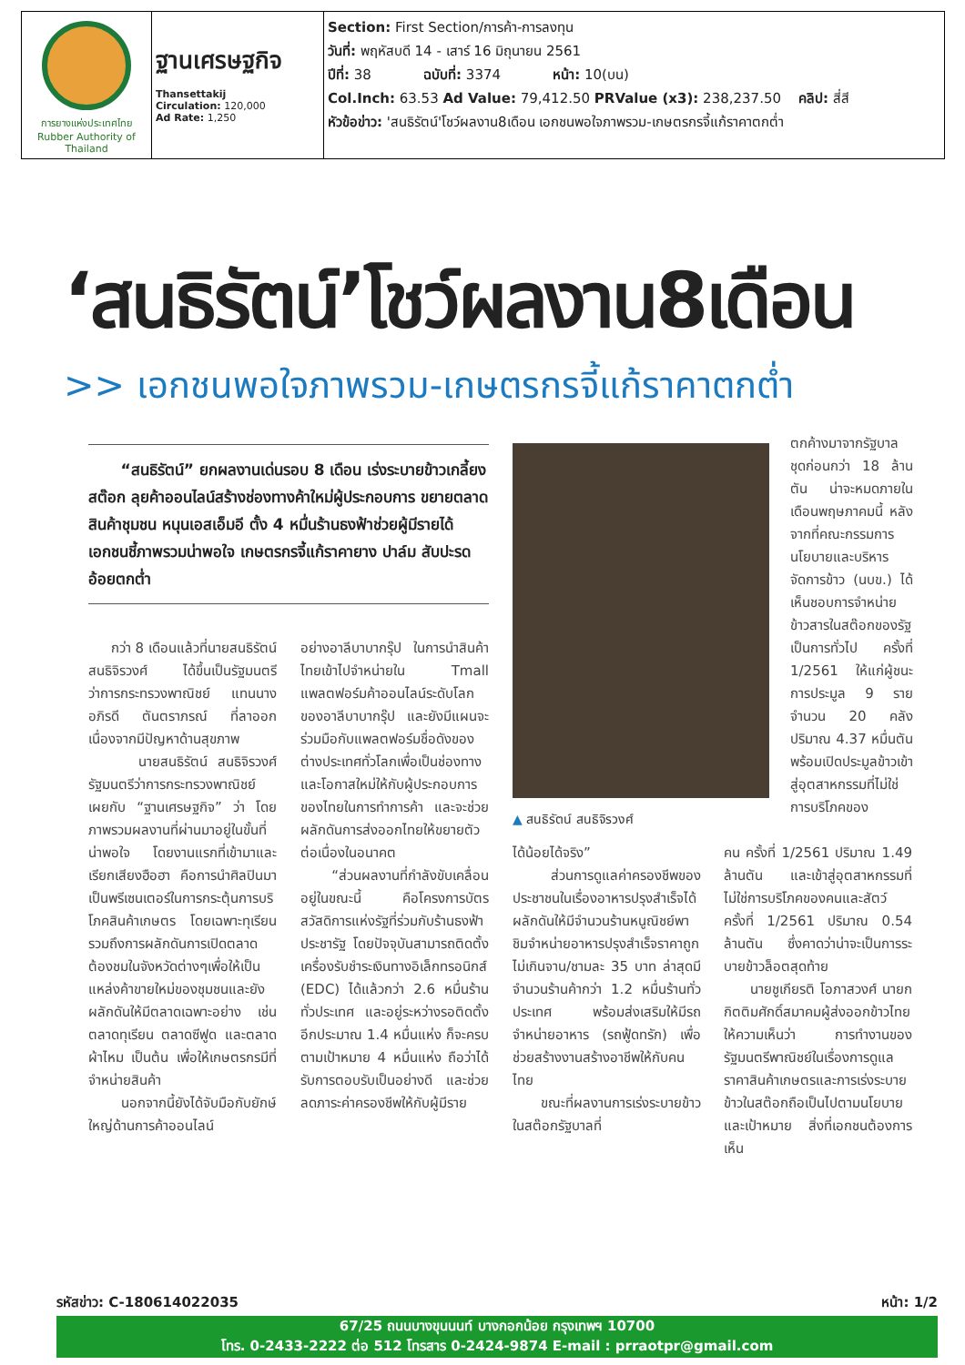| การยางแห่งประเทศไทย Rubber Authority of Thailand | ฐานเศรษฐกิจ Thansettakij Circulation: 120,000 Ad Rate: 1,250 | Section: First Section/การค้า-การลงทุน วันที่: พฤหัสบดี 14 - เสาร์ 16 มิถุนายน 2561 ปีที่: 38 ฉบับที่: 3374 หน้า: 10(บน) Col.Inch: 63.53 Ad Value: 79,412.50 PRValue (x3): 238,237.50 คลิป: สี่สี หัวข้อข่าว: 'สนธิรัตน์'โชว์ผลงาน8เดือน เอกชนพอใจภาพรวม-เกษตรกรจี้แก้ราคาตกต่ำ |
‘สนธิรัตน์’โชว์ผลงาน8เดือน
>> เอกชนพอใจภาพรวม-เกษตรกรจี้แก้ราคาตกต่ำ
“สนธิรัตน์” ยกผลงานเด่นรอบ 8 เดือน เร่งระบายข้าวเกลี้ยงสต๊อก ลุยค้าออนไลน์สร้างช่องทางค้าใหม่ผู้ประกอบการ ขยายตลาดสินค้าชุมชน หนุนเอสเอ็มอี ตั้ง 4 หมื่นร้านธงฟ้าช่วยผู้มีรายได้ เอกชนชี้ภาพรวมน่าพอใจ เกษตรกรจี้แก้ราคายาง ปาล์ม สับปะรด อ้อยตกต่ำ
กว่า 8 เดือนแล้วที่นายสนธิรัตน์ สนธิจิรวงศ์ ได้ขึ้นเป็นรัฐมนตรีว่าการกระทรวงพาณิชย์ แทนนางอภิรดี ตันตราภรณ์ ที่ลาออกเนื่องจากมีปัญหาด้านสุขภาพ
นายสนธิรัตน์ สนธิจิรวงศ์ รัฐมนตรีว่าการกระทรวงพาณิชย์ เผยกับ “ฐานเศรษฐกิจ” ว่า โดยภาพรวมผลงานที่ผ่านมาอยู่ในขั้นที่น่าพอใจ โดยงานแรกที่เข้ามาและเรียกเสียงฮือฮา คือการนำศิลปินมาเป็นพรีเซนเตอร์ในการกระตุ้นการบริโภคสินค้าเกษตร โดยเฉพาะทุเรียน รวมถึงการผลักดันการเปิดตลาดต้องชมในจังหวัดต่างๆเพื่อให้เป็นแหล่งค้าขายใหม่ของชุมชนและยังผลักดันให้มีตลาดเฉพาะอย่าง เช่น ตลาดทุเรียน ตลาดซีฟูด และตลาดผ้าไหม เป็นต้น เพื่อให้เกษตรกรมีที่จำหน่ายสินค้า
นอกจากนี้ยังได้จับมือกับยักษ์ใหญ่ด้านการค้าออนไลน์
อย่างอาลีบาบากรุ๊ป ในการนำสินค้าไทยเข้าไปจำหน่ายใน Tmall แพลตฟอร์มค้าออนไลน์ระดับโลกของอาลีบาบากรุ๊ป และยังมีแผนจะร่วมมือกับแพลตฟอร์มชื่อดังของต่างประเทศทั่วโลกเพื่อเป็นช่องทางและโอกาสใหม่ให้กับผู้ประกอบการของไทยในการทำการค้า และจะช่วยผลักดันการส่งออกไทยให้ขยายตัวต่อเนื่องในอนาคต
“ส่วนผลงานที่กำลังขับเคลื่อนอยู่ในขณะนี้ คือโครงการบัตรสวัสดิการแห่งรัฐที่ร่วมกับร้านธงฟ้าประชารัฐ โดยปัจจุบันสามารถติดตั้งเครื่องรับชำระเงินทางอิเล็กทรอนิกส์ (EDC) ได้แล้วกว่า 2.6 หมื่นร้านทั่วประเทศ และอยู่ระหว่างรอติดตั้งอีกประมาณ 1.4 หมื่นแห่ง ก็จะครบตามเป้าหมาย 4 หมื่นแห่ง ถือว่าได้รับการตอบรับเป็นอย่างดี และช่วยลดภาระค่าครองชีพให้กับผู้มีราย
▲ สนธิรัตน์ สนธิจิรวงศ์
ได้น้อยได้จริง”
ส่วนการดูแลค่าครองชีพของประชาชนในเรื่องอาหารปรุงสำเร็จได้ผลักดันให้มีจำนวนร้านหนูณิชย์พาชิมจำหน่ายอาหารปรุงสำเร็จราคาถูกไม่เกินจาน/ชามละ 35 บาท ล่าสุดมีจำนวนร้านค้ากว่า 1.2 หมื่นร้านทั่วประเทศ พร้อมส่งเสริมให้มีรถจำหน่ายอาหาร (รถฟู้ดทรัก) เพื่อช่วยสร้างงานสร้างอาชีพให้กับคนไทย
ขณะที่ผลงานการเร่งระบายข้าวในสต๊อกรัฐบาลที่
ตกค้างมาจากรัฐบาลชุดก่อนกว่า 18 ล้านตัน น่าจะหมดภายในเดือนพฤษภาคมนี้ หลังจากที่คณะกรรมการนโยบายและบริหารจัดการข้าว (นบข.) ได้เห็นชอบการจำหน่ายข้าวสารในสต๊อกของรัฐเป็นการทั่วไป ครั้งที่ 1/2561 ให้แก่ผู้ชนะการประมูล 9 ราย จำนวน 20 คลัง ปริมาณ 4.37 หมื่นตัน พร้อมเปิดประมูลข้าวเข้าสู่อุตสาหกรรมที่ไม่ใช่การบริโภคของ
คน ครั้งที่ 1/2561 ปริมาณ 1.49 ล้านตัน และเข้าสู่อุตสาหกรรมที่ไม่ใช่การบริโภคของคนและสัตว์ ครั้งที่ 1/2561 ปริมาณ 0.54 ล้านตัน ซึ่งคาดว่าน่าจะเป็นการระบายข้าวล็อตสุดท้าย
นายชูเกียรติ โอภาสวงศ์ นายกกิตติมศักดิ์สมาคมผู้ส่งออกข้าวไทย ให้ความเห็นว่า การทำงานของรัฐมนตรีพาณิชย์ในเรื่องการดูแลราคาสินค้าเกษตรและการเร่งระบายข้าวในสต๊อกถือเป็นไปตามนโยบายและเป้าหมาย สิ่งที่เอกชนต้องการเห็น
รหัสข่าว: C-180614022035 หน้า: 1/2
67/25 ถนนบางขุนนนท์ บางกอกน้อย กรุงเทพฯ 10700
โทร. 0-2433-2222 ต่อ 512 โทรสาร 0-2424-9874 E-mail : prraotpr@gmail.com